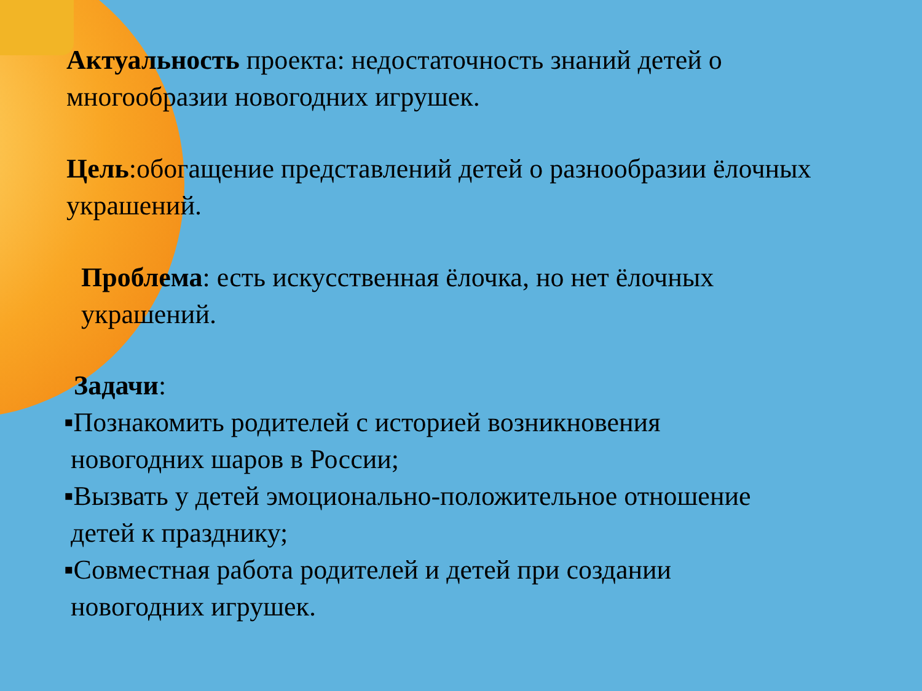Актуальность проекта: недостаточность знаний детей о многообразии новогодних игрушек.
Цель:обогащение представлений детей о разнообразии ёлочных украшений.
Проблема: есть искусственная ёлочка, но нет ёлочных украшений.
Задачи:
▪Познакомить родителей с историей возникновения
новогодних шаров в России;
▪Вызвать у детей эмоционально-положительное отношение
детей к празднику;
▪Совместная работа родителей и детей при создании
новогодних игрушек.